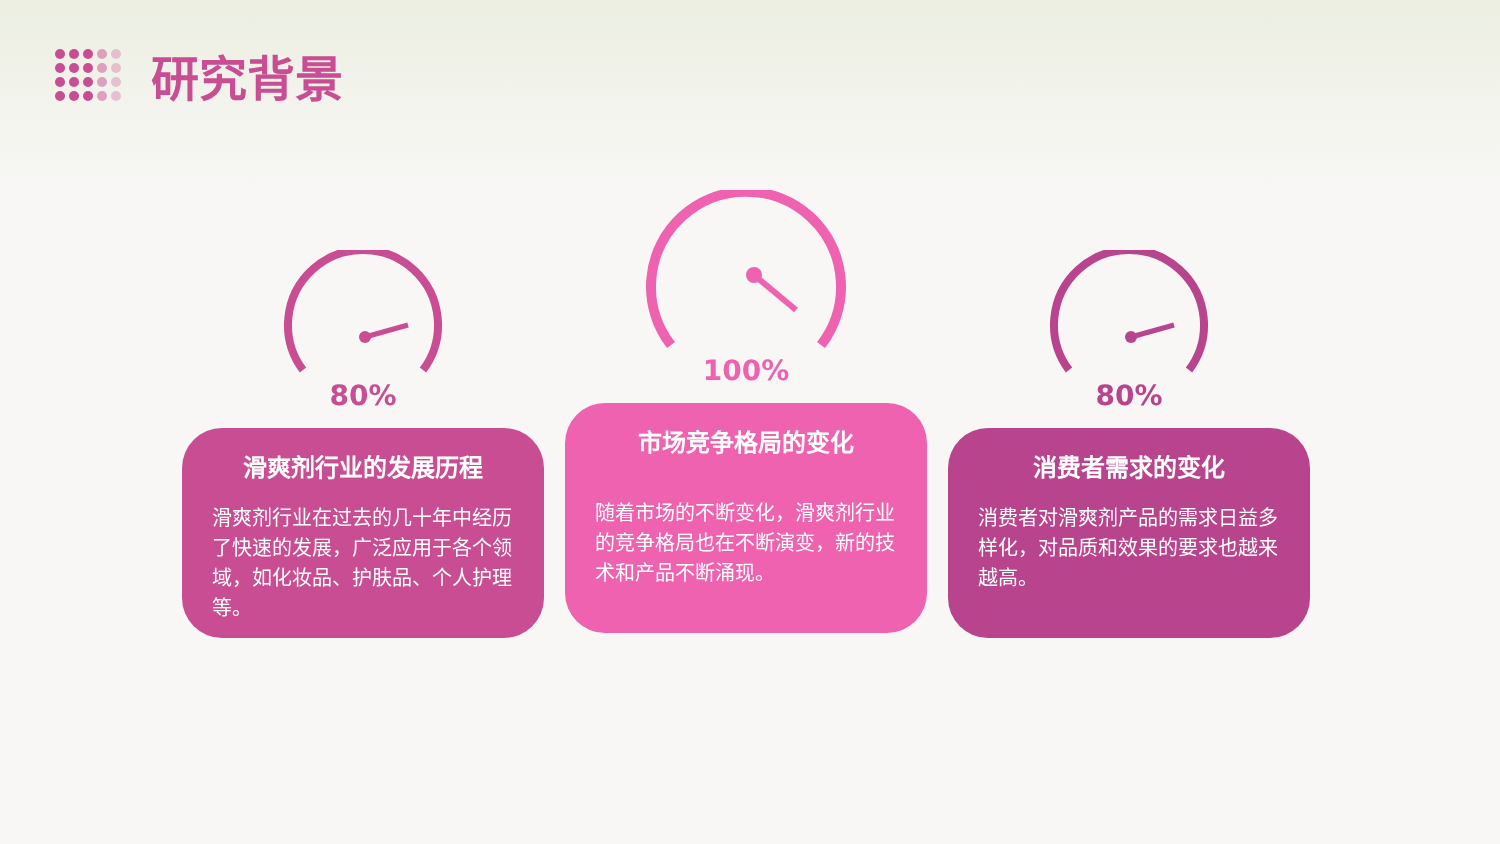研究背景
80%
滑爽剂行业的发展历程
滑爽剂行业在过去的几十年中经历了快速的发展，广泛应用于各个领域，如化妆品、护肤品、个人护理等。
100%
市场竞争格局的变化
随着市场的不断变化，滑爽剂行业的竞争格局也在不断演变，新的技术和产品不断涌现。
80%
消费者需求的变化
消费者对滑爽剂产品的需求日益多样化，对品质和效果的要求也越来越高。